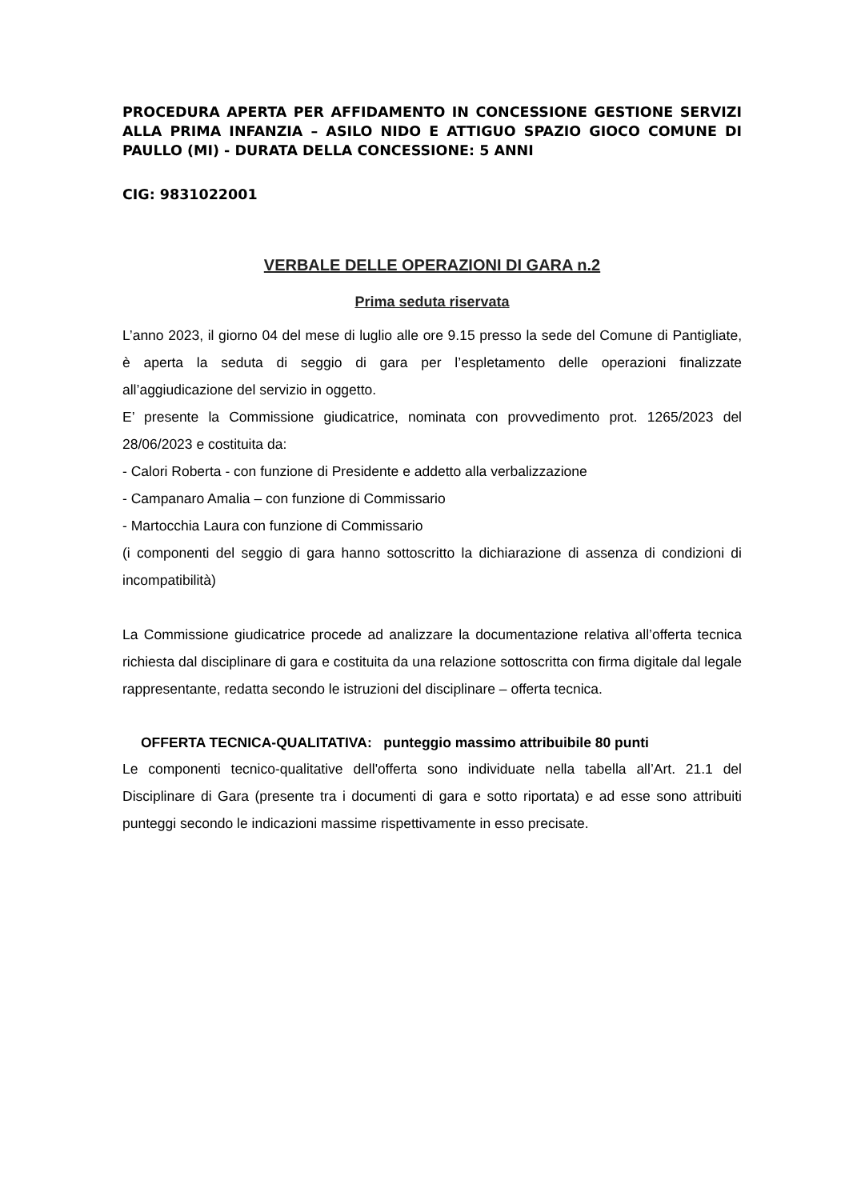PROCEDURA APERTA PER AFFIDAMENTO IN CONCESSIONE GESTIONE SERVIZI ALLA PRIMA INFANZIA – ASILO NIDO E ATTIGUO SPAZIO GIOCO COMUNE DI PAULLO (MI) - DURATA DELLA CONCESSIONE: 5 ANNI
CIG: 9831022001
VERBALE DELLE OPERAZIONI DI GARA n.2
Prima seduta riservata
L’anno 2023, il giorno 04 del mese di luglio alle ore 9.15 presso la sede del Comune di Pantigliate, è aperta la seduta di seggio di gara per l’espletamento delle operazioni finalizzate all’aggiudicazione del servizio in oggetto.
E’ presente la Commissione giudicatrice, nominata con provvedimento prot. 1265/2023 del 28/06/2023 e costituita da:
- Calori Roberta - con funzione di Presidente e addetto alla verbalizzazione
- Campanaro Amalia – con funzione di Commissario
- Martocchia Laura con funzione di Commissario
(i componenti del seggio di gara hanno sottoscritto la dichiarazione di assenza di condizioni di incompatibilità)
La Commissione giudicatrice procede ad analizzare la documentazione relativa all’offerta tecnica richiesta dal disciplinare di gara e costituita da una relazione sottoscritta con firma digitale dal legale rappresentante, redatta secondo le istruzioni del disciplinare – offerta tecnica.
OFFERTA TECNICA-QUALITATIVA: punteggio massimo attribuibile 80 punti
Le componenti tecnico-qualitative dell'offerta sono individuate nella tabella all’Art. 21.1 del Disciplinare di Gara (presente tra i documenti di gara e sotto riportata) e ad esse sono attribuiti punteggi secondo le indicazioni massime rispettivamente in esso precisate.